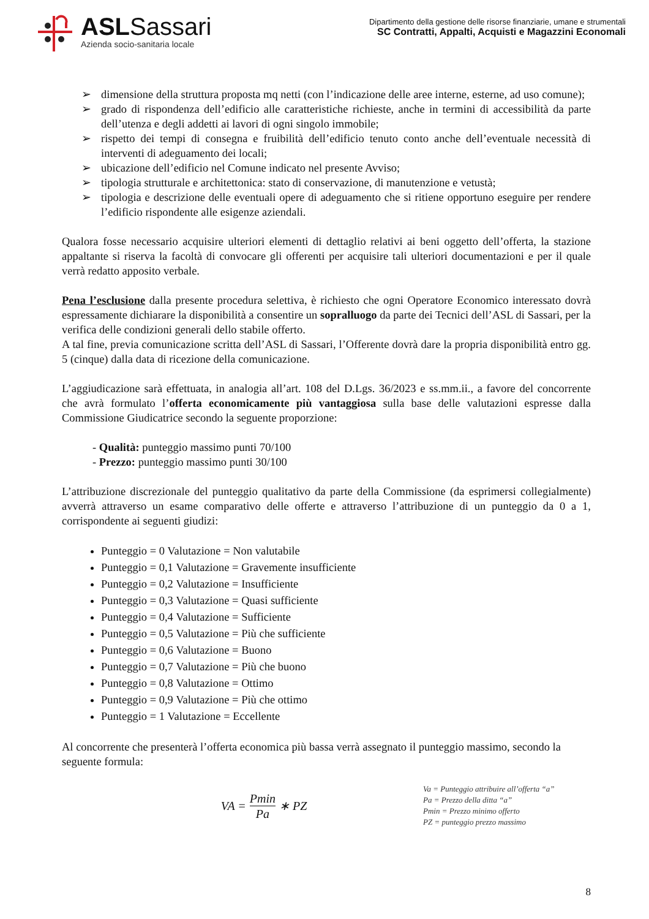ASLSassari
Azienda socio-sanitaria locale
Dipartimento della gestione delle risorse finanziarie, umane e strumentali
SC Contratti, Appalti, Acquisti e Magazzini Economali
➢ dimensione della struttura proposta mq netti (con l’indicazione delle aree interne, esterne, ad uso comune);
➢ grado di rispondenza dell’edificio alle caratteristiche richieste, anche in termini di accessibilità da parte dell’utenza e degli addetti ai lavori di ogni singolo immobile;
➢ rispetto dei tempi di consegna e fruibilità dell’edificio tenuto conto anche dell’eventuale necessità di interventi di adeguamento dei locali;
➢ ubicazione dell’edificio nel Comune indicato nel presente Avviso;
➢ tipologia strutturale e architettonica: stato di conservazione, di manutenzione e vetustà;
➢ tipologia e descrizione delle eventuali opere di adeguamento che si ritiene opportuno eseguire per rendere l’edificio rispondente alle esigenze aziendali.
Qualora fosse necessario acquisire ulteriori elementi di dettaglio relativi ai beni oggetto dell’offerta, la stazione appaltante si riserva la facoltà di convocare gli offerenti per acquisire tali ulteriori documentazioni e per il quale verrà redatto apposito verbale.
Pena l’esclusione dalla presente procedura selettiva, è richiesto che ogni Operatore Economico interessato dovrà espressamente dichiarare la disponibilità a consentire un sopralluogo da parte dei Tecnici dell’ASL di Sassari, per la verifica delle condizioni generali dello stabile offerto.
A tal fine, previa comunicazione scritta dell’ASL di Sassari, l’Offerente dovrà dare la propria disponibilità entro gg. 5 (cinque) dalla data di ricezione della comunicazione.
L’aggiudicazione sarà effettuata, in analogia all’art. 108 del D.Lgs. 36/2023 e ss.mm.ii., a favore del concorrente che avrà formulato l’offerta economicamente più vantaggiosa sulla base delle valutazioni espresse dalla Commissione Giudicatrice secondo la seguente proporzione:
- Qualità: punteggio massimo punti 70/100
- Prezzo: punteggio massimo punti 30/100
L’attribuzione discrezionale del punteggio qualitativo da parte della Commissione (da esprimersi collegialmente) avverrà attraverso un esame comparativo delle offerte e attraverso l’attribuzione di un punteggio da 0 a 1, corrispondente ai seguenti giudizi:
Punteggio = 0 Valutazione = Non valutabile
Punteggio = 0,1 Valutazione = Gravemente insufficiente
Punteggio = 0,2 Valutazione = Insufficiente
Punteggio = 0,3 Valutazione = Quasi sufficiente
Punteggio = 0,4 Valutazione = Sufficiente
Punteggio = 0,5 Valutazione = Più che sufficiente
Punteggio = 0,6 Valutazione = Buono
Punteggio = 0,7 Valutazione = Più che buono
Punteggio = 0,8 Valutazione = Ottimo
Punteggio = 0,9 Valutazione = Più che ottimo
Punteggio = 1 Valutazione = Eccellente
Al concorrente che presenterà l’offerta economica più bassa verrà assegnato il punteggio massimo, secondo la seguente formula:
VA = Pmin Pa ∗ PZ
Va = Punteggio attribuire all’offerta “a”
Pa = Prezzo della ditta “a”
Pmin = Prezzo minimo offerto
PZ = punteggio prezzo massimo
8